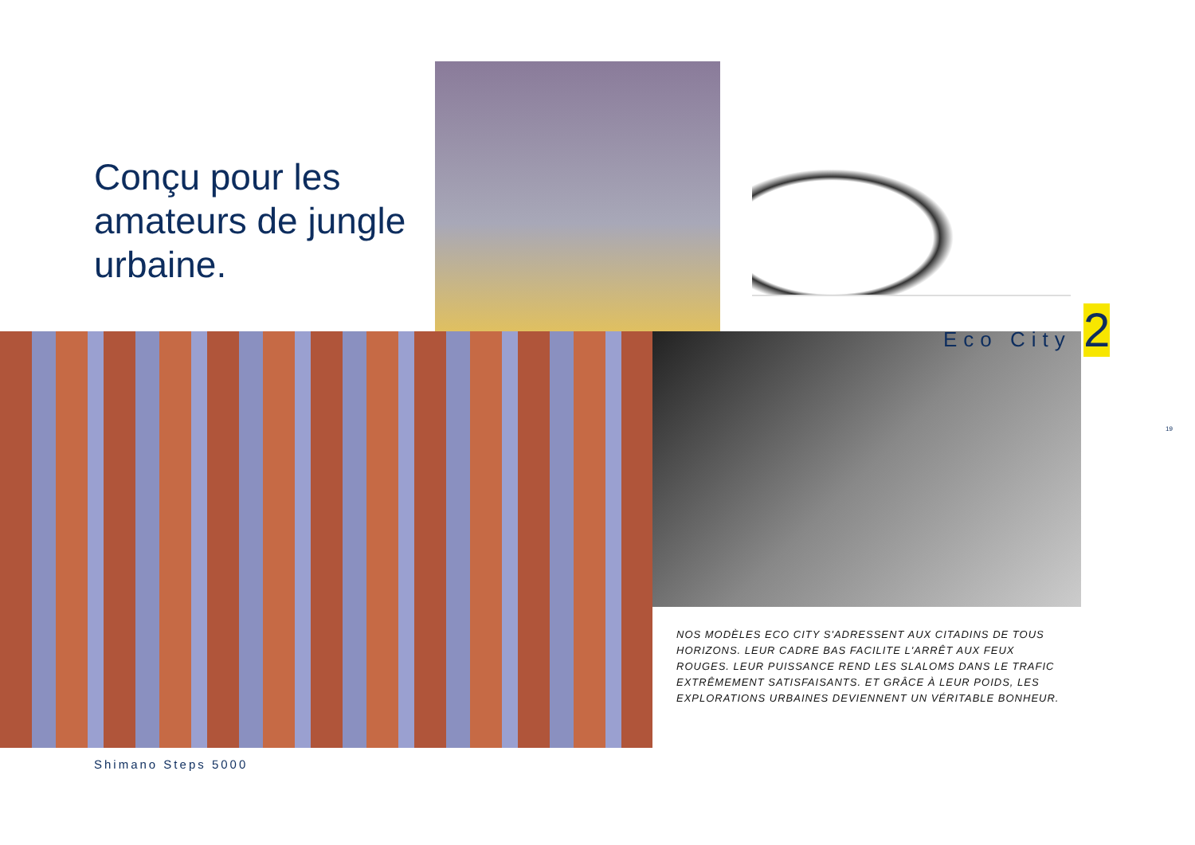Conçu pour les amateurs de jungle urbaine.
Eco City 2
NOS MODÈLES ECO CITY S'ADRESSENT AUX CITADINS DE TOUS HORIZONS. LEUR CADRE BAS FACILITE L'ARRÊT AUX FEUX ROUGES. LEUR PUISSANCE REND LES SLALOMS DANS LE TRAFIC EXTRÊMEMENT SATISFAISANTS. ET GRÂCE À LEUR POIDS, LES EXPLORATIONS URBAINES DEVIENNENT UN VÉRITABLE BONHEUR.
19
Shimano Steps 5000